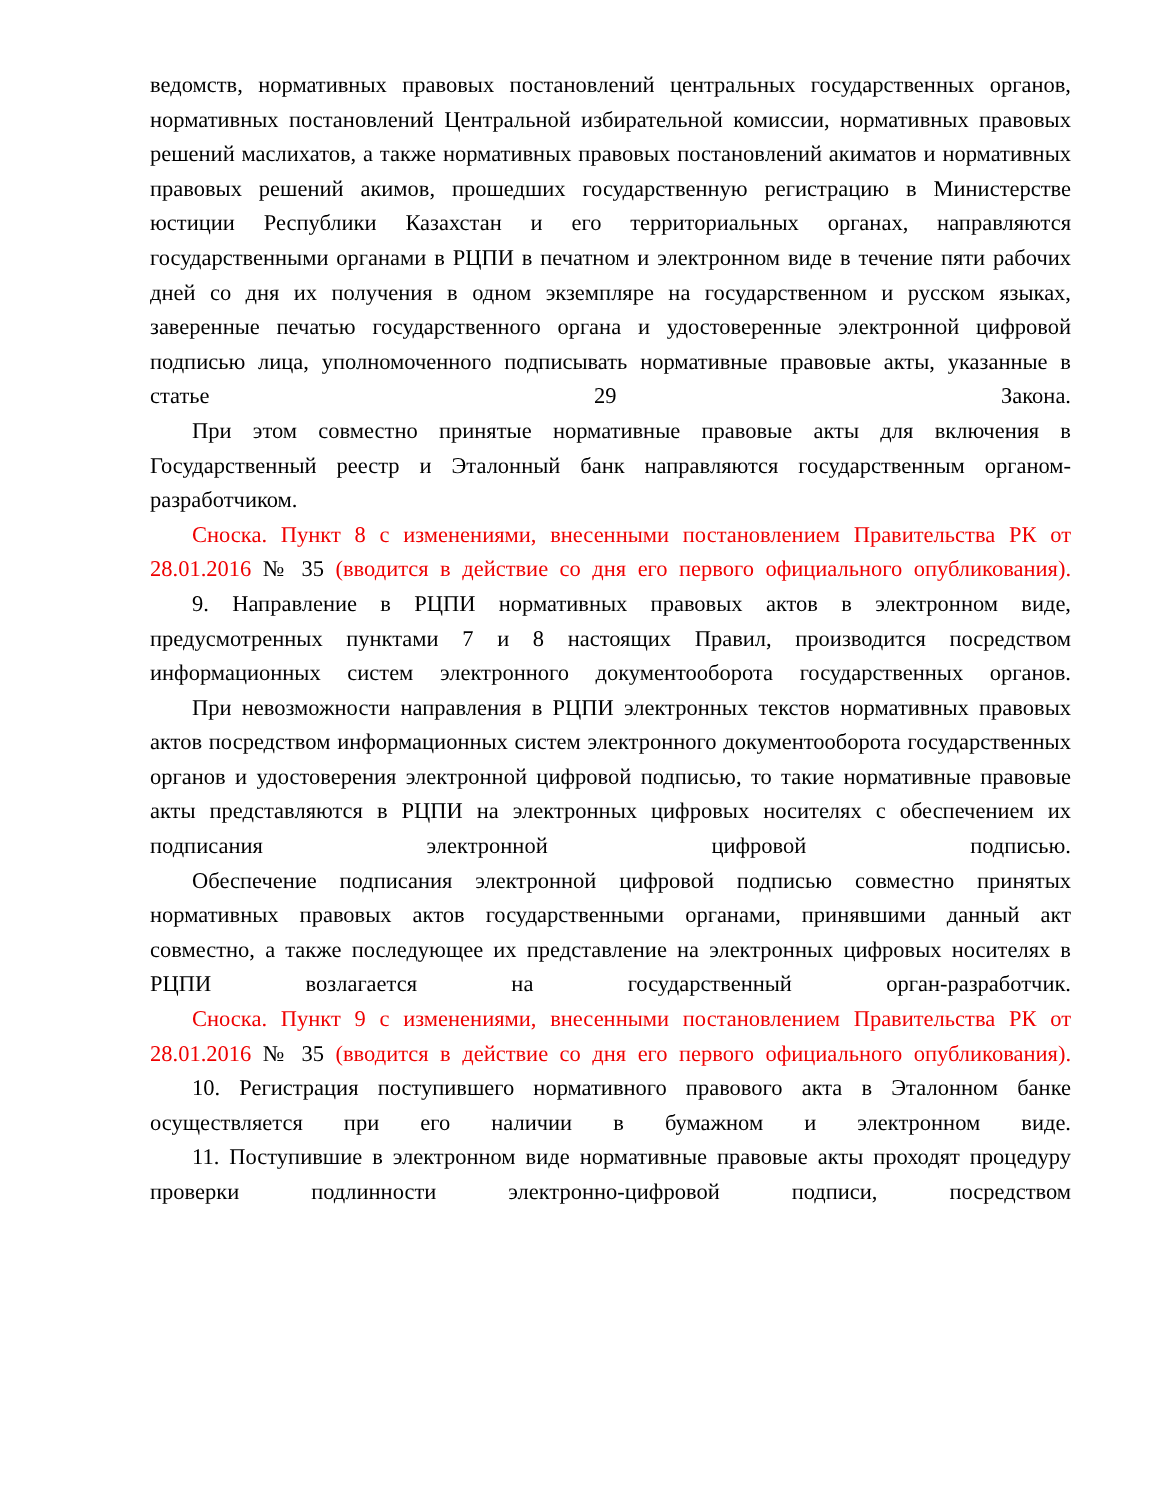ведомств, нормативных правовых постановлений центральных государственных органов, нормативных постановлений Центральной избирательной комиссии, нормативных правовых решений маслихатов, а также нормативных правовых постановлений акиматов и нормативных правовых решений акимов, прошедших государственную регистрацию в Министерстве юстиции Республики Казахстан и его территориальных органах, направляются государственными органами в РЦПИ в печатном и электронном виде в течение пяти рабочих дней со дня их получения в одном экземпляре на государственном и русском языках, заверенные печатью государственного органа и удостоверенные электронной цифровой подписью лица, уполномоченного подписывать нормативные правовые акты, указанные в статье 29 Закона.
При этом совместно принятые нормативные правовые акты для включения в Государственный реестр и Эталонный банк направляются государственным органом-разработчиком.
Сноска. Пункт 8 с изменениями, внесенными постановлением Правительства РК от 28.01.2016 № 35 (вводится в действие со дня его первого официального опубликования).
9. Направление в РЦПИ нормативных правовых актов в электронном виде, предусмотренных пунктами 7 и 8 настоящих Правил, производится посредством информационных систем электронного документооборота государственных органов.
При невозможности направления в РЦПИ электронных текстов нормативных правовых актов посредством информационных систем электронного документооборота государственных органов и удостоверения электронной цифровой подписью, то такие нормативные правовые акты представляются в РЦПИ на электронных цифровых носителях с обеспечением их подписания электронной цифровой подписью.
Обеспечение подписания электронной цифровой подписью совместно принятых нормативных правовых актов государственными органами, принявшими данный акт совместно, а также последующее их представление на электронных цифровых носителях в РЦПИ возлагается на государственный орган-разработчик.
Сноска. Пункт 9 с изменениями, внесенными постановлением Правительства РК от 28.01.2016 № 35 (вводится в действие со дня его первого официального опубликования).
10. Регистрация поступившего нормативного правового акта в Эталонном банке осуществляется при его наличии в бумажном и электронном виде.
11. Поступившие в электронном виде нормативные правовые акты проходят процедуру проверки подлинности электронно-цифровой подписи, посредством